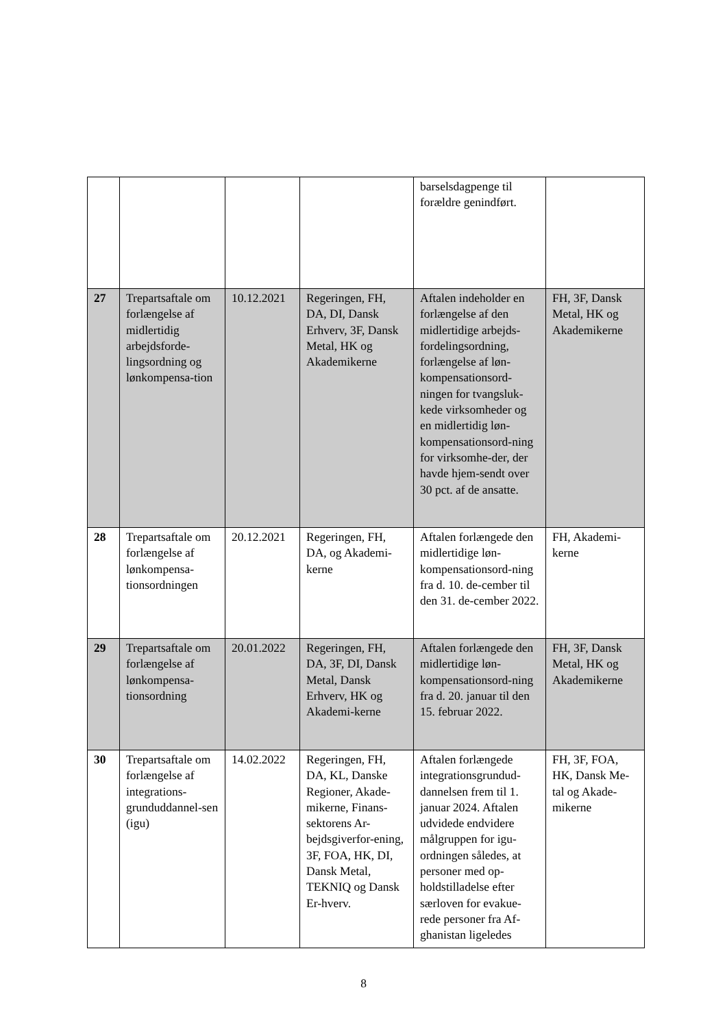| | | | | barselsdagpenge til forældre genindført. | |
| 27 | Trepartsaftale om forlængelse af midlertidig arbejdsforde-lingsordning og lønkompensa-tion | 10.12.2021 | Regeringen, FH, DA, DI, Dansk Erhverv, 3F, Dansk Metal, HK og Akademikerne | Aftalen indeholder en forlængelse af den midlertidige arbejds-fordelingsordning, forlængelse af løn-kompensationsord-ningen for tvangsluk-kede virksomheder og en midlertidig løn-kompensationsord-ning for virksomhe-der, der havde hjem-sendt over 30 pct. af de ansatte. | FH, 3F, Dansk Metal, HK og Akademikerne |
| 28 | Trepartsaftale om forlængelse af lønkompensa-tionsordningen | 20.12.2021 | Regeringen, FH, DA, og Akademi-kerne | Aftalen forlængede den midlertidige løn-kompensationsord-ning fra d. 10. de-cember til den 31. de-cember 2022. | FH, Akademi-kerne |
| 29 | Trepartsaftale om forlængelse af lønkompensa-tionsordning | 20.01.2022 | Regeringen, FH, DA, 3F, DI, Dansk Metal, Dansk Erhverv, HK og Akademi-kerne | Aftalen forlængede den midlertidige løn-kompensationsord-ning fra d. 20. januar til den 15. februar 2022. | FH, 3F, Dansk Metal, HK og Akademikerne |
| 30 | Trepartsaftale om forlængelse af integrations-grunduddannel-sen (igu) | 14.02.2022 | Regeringen, FH, DA, KL, Danske Regioner, Akade-mikerne, Finans-sektorens Ar-bejdsgiverfor-ening, 3F, FOA, HK, DI, Dansk Metal, TEKNIQ og Dansk Er-hverv. | Aftalen forlængede integrationsgrundud-dannelsen frem til 1. januar 2024. Aftalen udvidede endvidere målgruppen for igu-ordningen således, at personer med op-holdstilladelse efter særloven for evakue-rede personer fra Af-ghanistan ligeledes | FH, 3F, FOA, HK, Dansk Me-tal og Akade-mikerne |
8